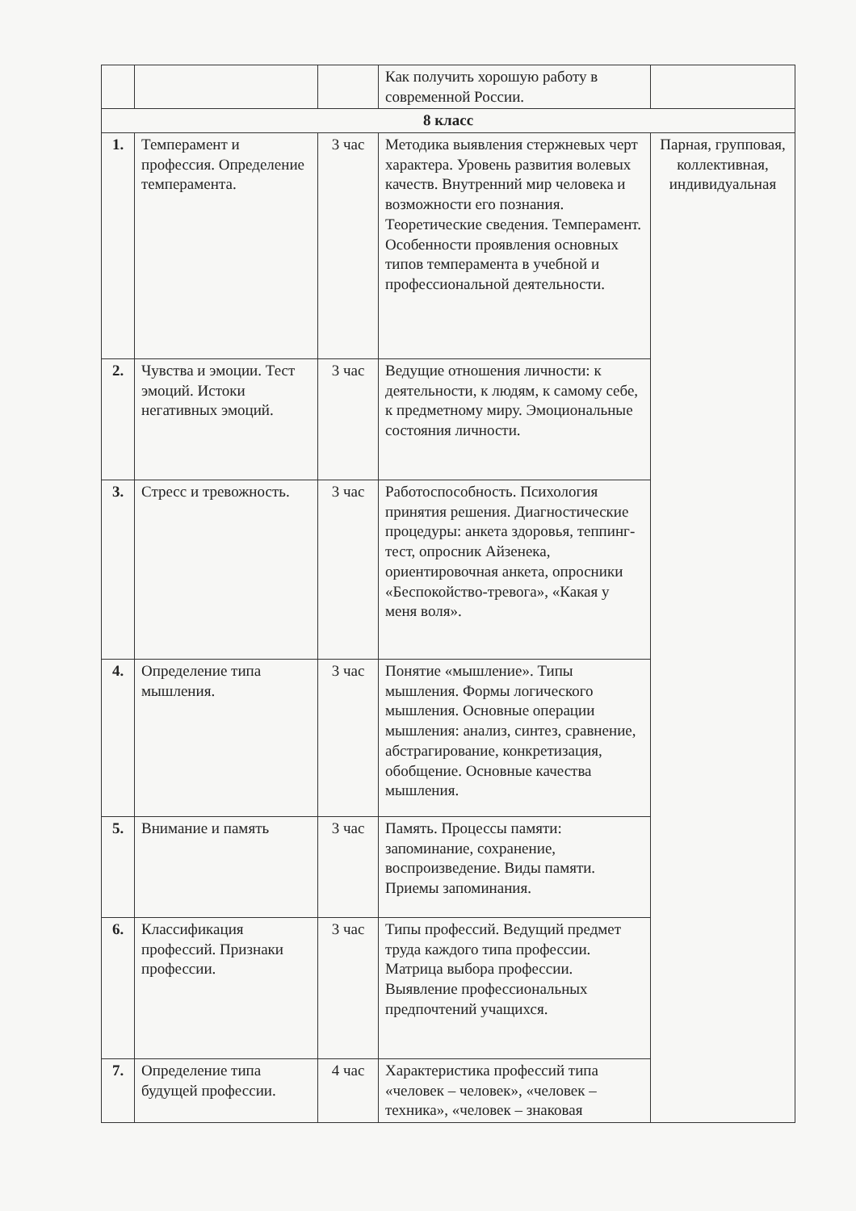| | | | Как получить хорошую работу в современной России. | |
| 8 класс | | | | |
| 1. | Темперамент и профессия. Определение темперамента. | 3 час | Методика выявления стержневых черт характера. Уровень развития волевых качеств. Внутренний мир человека и возможности его познания. Теоретические сведения. Темперамент. Особенности проявления основных типов темперамента в учебной и профессиональной деятельности. | Парная, групповая, коллективная, индивидуальная |
| 2. | Чувства и эмоции. Тест эмоций. Истоки негативных эмоций. | 3 час | Ведущие отношения личности: к деятельности, к людям, к самому себе, к предметному миру. Эмоциональные состояния личности. | |
| 3. | Стресс и тревожность. | 3 час | Работоспособность. Психология принятия решения. Диагностические процедуры: анкета здоровья, теппинг-тест, опросник Айзенека, ориентировочная анкета, опросники «Беспокойство-тревога», «Какая у меня воля». | |
| 4. | Определение типа мышления. | 3 час | Понятие «мышление». Типы мышления. Формы логического мышления. Основные операции мышления: анализ, синтез, сравнение, абстрагирование, конкретизация, обобщение. Основные качества мышления. | |
| 5. | Внимание и память | 3 час | Память. Процессы памяти: запоминание, сохранение, воспроизведение. Виды памяти. Приемы запоминания. | |
| 6. | Классификация профессий. Признаки профессии. | 3 час | Типы профессий. Ведущий предмет труда каждого типа профессии. Матрица выбора профессии. Выявление профессиональных предпочтений учащихся. | |
| 7. | Определение типа будущей профессии. | 4 час | Характеристика профессий типа «человек – человек», «человек – техника», «человек – знаковая | |